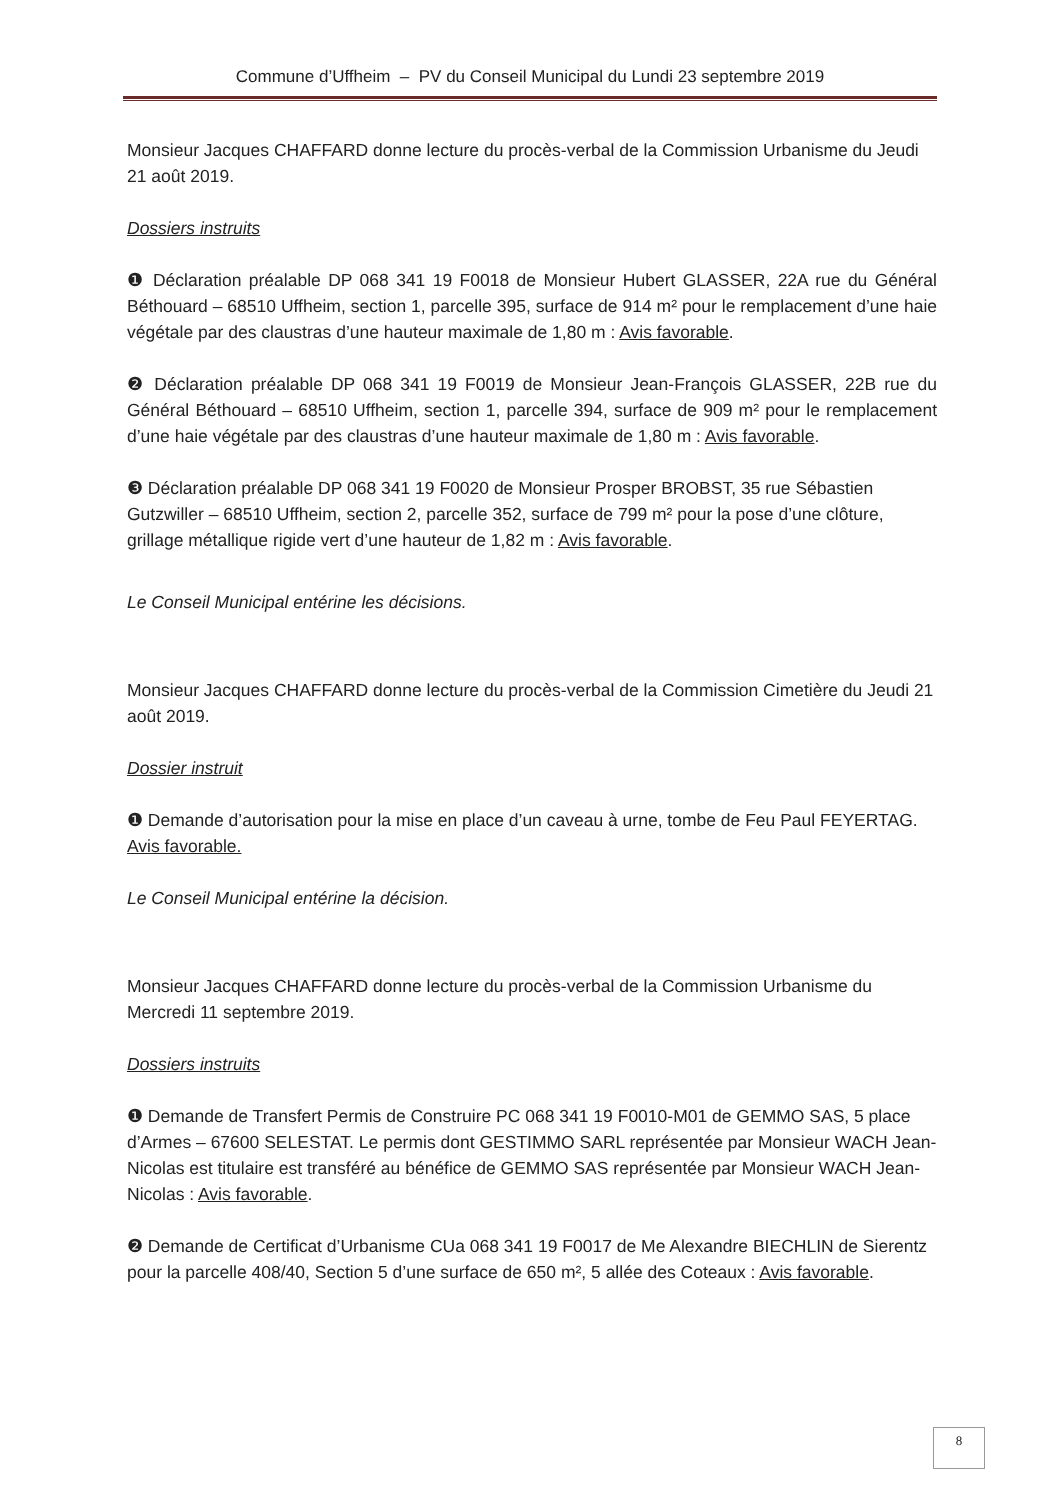Commune d’Uffheim – PV du Conseil Municipal du Lundi 23 septembre 2019
Monsieur Jacques CHAFFARD donne lecture du procès-verbal de la Commission Urbanisme du Jeudi 21 août 2019.
Dossiers instruits
❶ Déclaration préalable DP 068 341 19 F0018 de Monsieur Hubert GLASSER, 22A rue du Général Béthouard – 68510 Uffheim, section 1, parcelle 395, surface de 914 m² pour le remplacement d’une haie végétale par des claustras d’une hauteur maximale de 1,80 m : Avis favorable.
❷ Déclaration préalable DP 068 341 19 F0019 de Monsieur Jean-François GLASSER, 22B rue du Général Béthouard – 68510 Uffheim, section 1, parcelle 394, surface de 909 m² pour le remplacement d’une haie végétale par des claustras d’une hauteur maximale de 1,80 m : Avis favorable.
❸ Déclaration préalable DP 068 341 19 F0020 de Monsieur Prosper BROBST, 35 rue Sébastien Gutzwiller – 68510 Uffheim, section 2, parcelle 352, surface de 799 m² pour la pose d’une clôture, grillage métallique rigide vert d’une hauteur de 1,82 m : Avis favorable.
Le Conseil Municipal entérine les décisions.
Monsieur Jacques CHAFFARD donne lecture du procès-verbal de la Commission Cimetière du Jeudi 21 août 2019.
Dossier instruit
❶ Demande d’autorisation pour la mise en place d’un caveau à urne, tombe de Feu Paul FEYERTAG.
Avis favorable.
Le Conseil Municipal entérine la décision.
Monsieur Jacques CHAFFARD donne lecture du procès-verbal de la Commission Urbanisme du Mercredi 11 septembre 2019.
Dossiers instruits
❶ Demande de Transfert Permis de Construire PC 068 341 19 F0010-M01 de GEMMO SAS, 5 place d’Armes – 67600 SELESTAT. Le permis dont GESTIMMO SARL représentée par Monsieur WACH Jean-Nicolas est titulaire est transféré au bénéfice de GEMMO SAS représentée par Monsieur WACH Jean-Nicolas : Avis favorable.
❷ Demande de Certificat d’Urbanisme CUa 068 341 19 F0017 de Me Alexandre BIECHLIN de Sierentz pour la parcelle 408/40, Section 5 d’une surface de 650 m², 5 allée des Coteaux : Avis favorable.
8